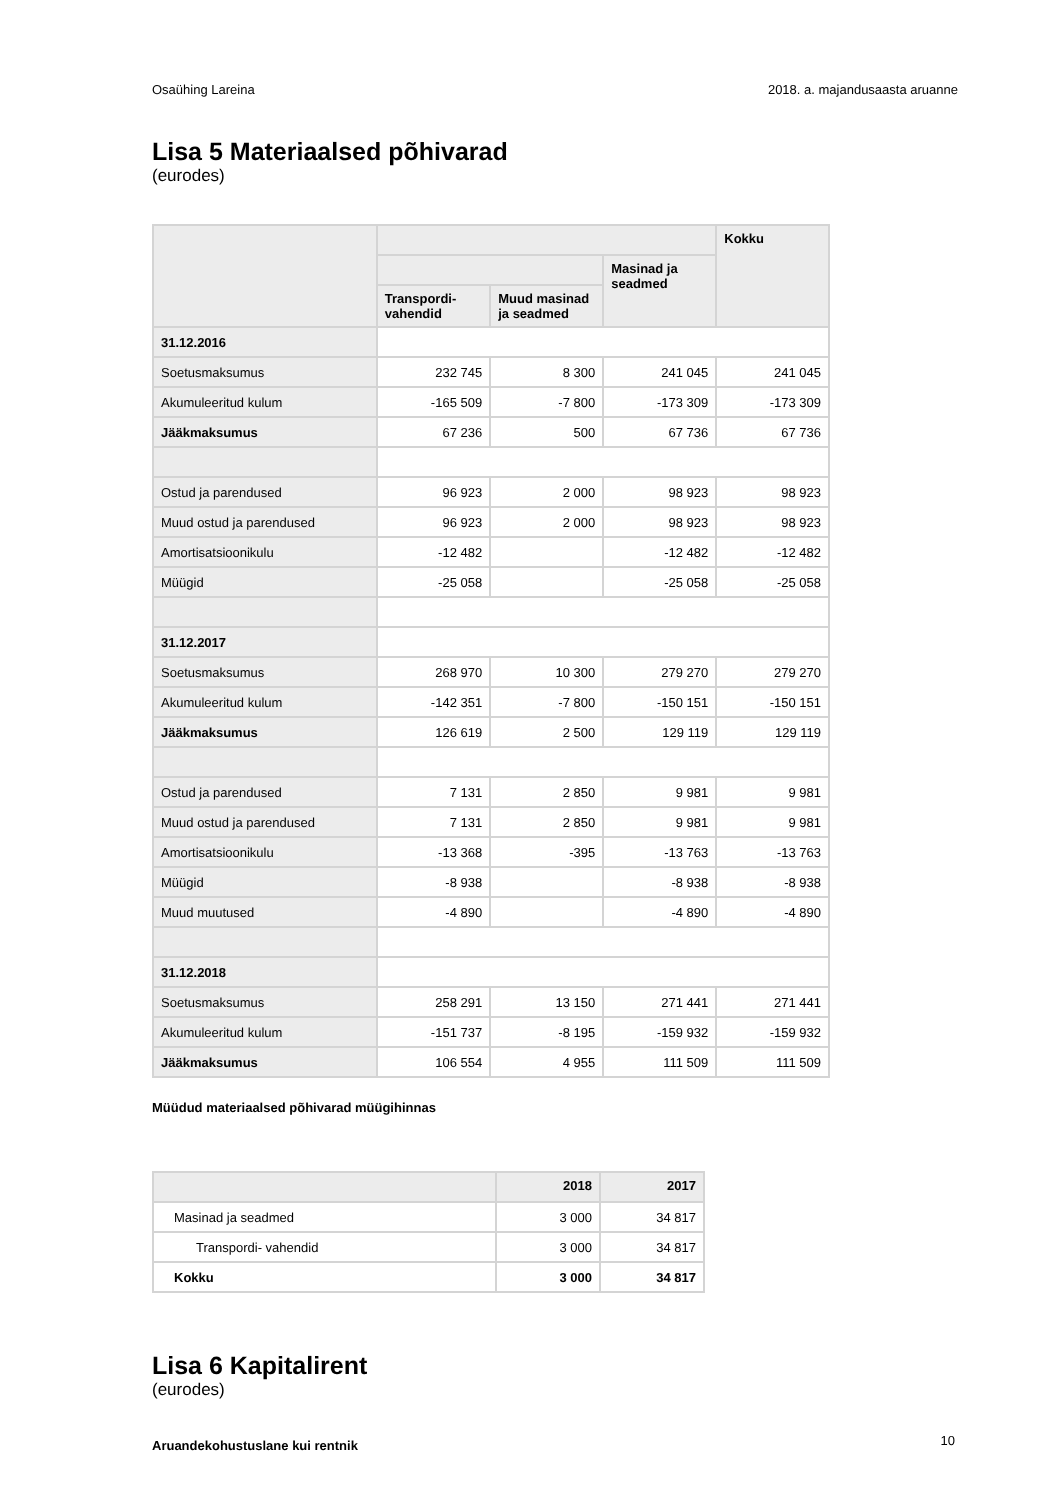Osaühing Lareina 2018. a. majandusaasta aruanne
Lisa 5 Materiaalsed põhivarad
(eurodes)
| | | | | Kokku |
| --- | --- | --- | --- | --- |
| | | | Masinad ja seadmed | |
| | Transpordi-vahendid | Muud masinad ja seadmed | | |
| 31.12.2016 | | | | |
| Soetusmaksumus | 232 745 | 8 300 | 241 045 | 241 045 |
| Akumuleeritud kulum | -165 509 | -7 800 | -173 309 | -173 309 |
| Jääkmaksumus | 67 236 | 500 | 67 736 | 67 736 |
| Ostud ja parendused | 96 923 | 2 000 | 98 923 | 98 923 |
| Muud ostud ja parendused | 96 923 | 2 000 | 98 923 | 98 923 |
| Amortisatsioonikulu | -12 482 | | -12 482 | -12 482 |
| Müügid | -25 058 | | -25 058 | -25 058 |
| 31.12.2017 | | | | |
| Soetusmaksumus | 268 970 | 10 300 | 279 270 | 279 270 |
| Akumuleeritud kulum | -142 351 | -7 800 | -150 151 | -150 151 |
| Jääkmaksumus | 126 619 | 2 500 | 129 119 | 129 119 |
| Ostud ja parendused | 7 131 | 2 850 | 9 981 | 9 981 |
| Muud ostud ja parendused | 7 131 | 2 850 | 9 981 | 9 981 |
| Amortisatsioonikulu | -13 368 | -395 | -13 763 | -13 763 |
| Müügid | -8 938 | | -8 938 | -8 938 |
| Muud muutused | -4 890 | | -4 890 | -4 890 |
| 31.12.2018 | | | | |
| Soetusmaksumus | 258 291 | 13 150 | 271 441 | 271 441 |
| Akumuleeritud kulum | -151 737 | -8 195 | -159 932 | -159 932 |
| Jääkmaksumus | 106 554 | 4 955 | 111 509 | 111 509 |
Müüdud materiaalsed põhivarad müügihinnas
| | 2018 | 2017 |
| --- | --- | --- |
| Masinad ja seadmed | 3 000 | 34 817 |
| Transpordi- vahendid | 3 000 | 34 817 |
| Kokku | 3 000 | 34 817 |
Lisa 6 Kapitalirent
(eurodes)
Aruandekohustuslane kui rentnik
10